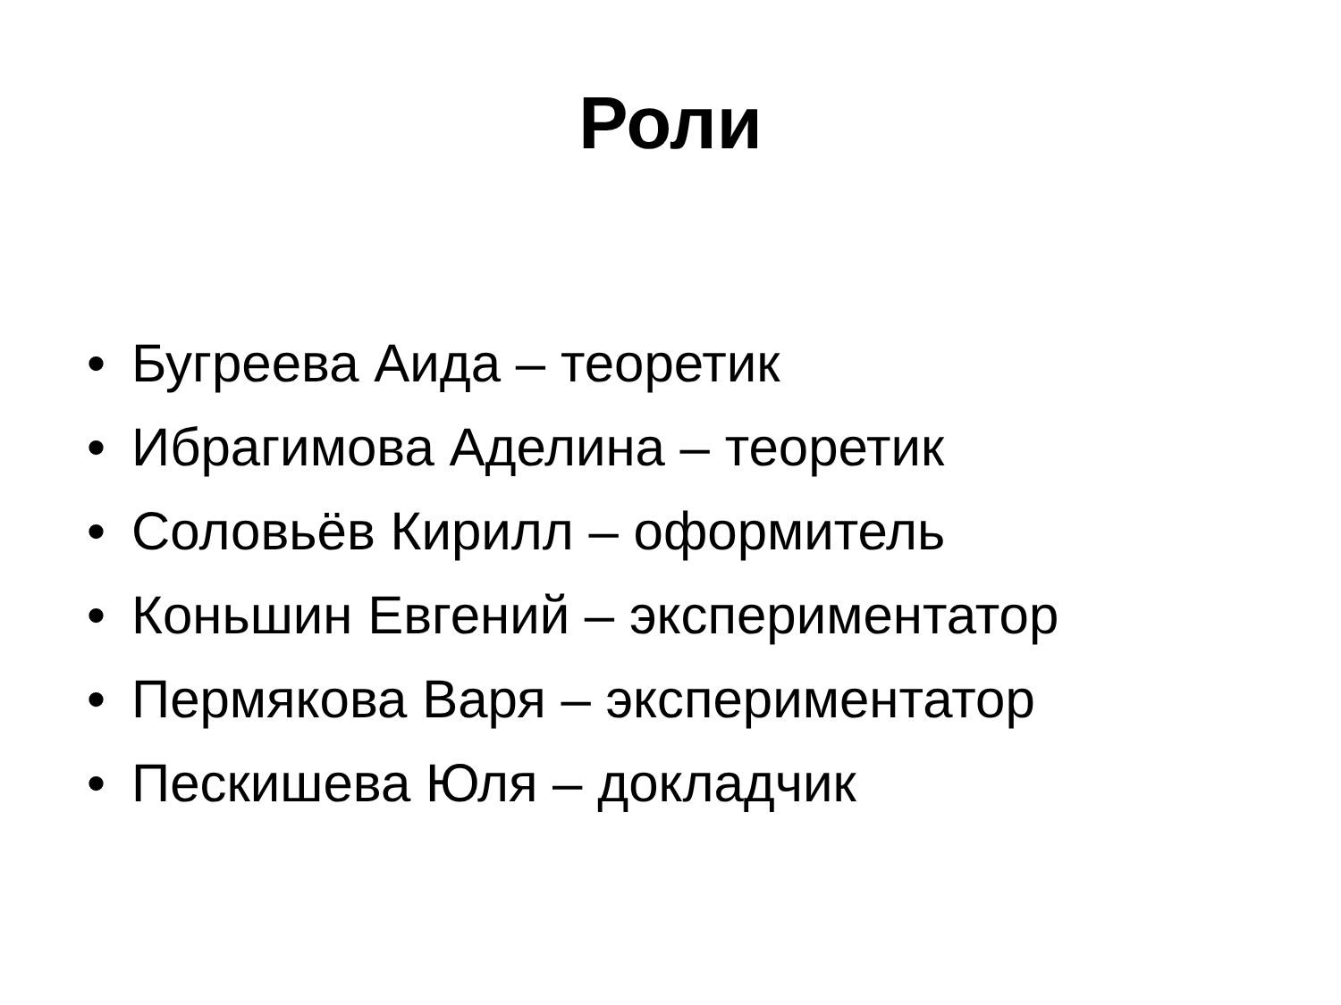Роли
• Бугреева Аида – теоретик
• Ибрагимова Аделина – теоретик
• Соловьёв Кирилл – оформитель
• Коньшин Евгений – экспериментатор
• Пермякова Варя – экспериментатор
• Пескишева Юля – докладчик